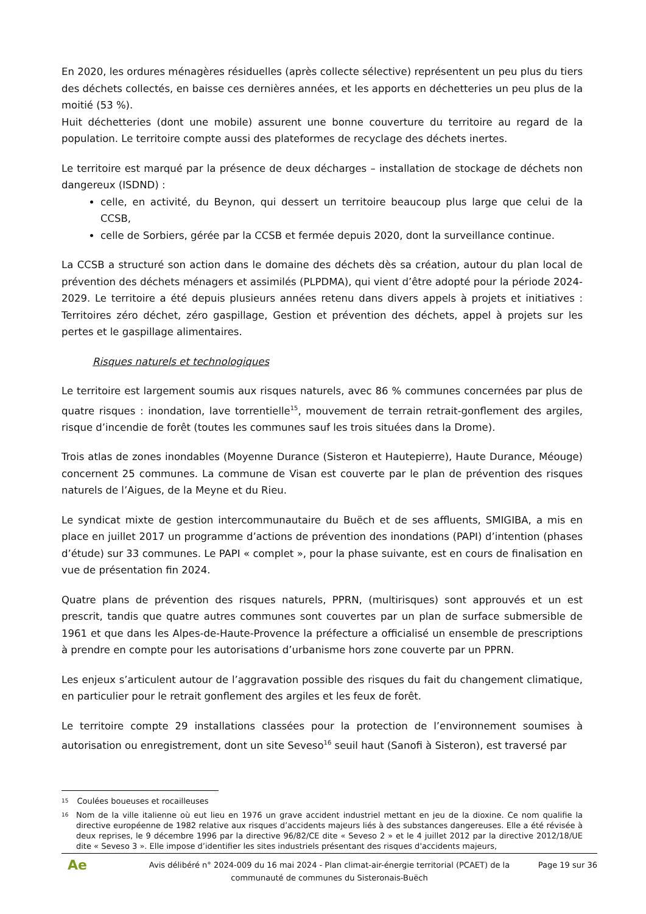En 2020, les ordures ménagères résiduelles (après collecte sélective) représentent un peu plus du tiers des déchets collectés, en baisse ces dernières années, et les apports en déchetteries un peu plus de la moitié (53 %).
Huit déchetteries (dont une mobile) assurent une bonne couverture du territoire au regard de la population. Le territoire compte aussi des plateformes de recyclage des déchets inertes.
Le territoire est marqué par la présence de deux décharges – installation de stockage de déchets non dangereux (ISDND) :
celle, en activité, du Beynon, qui dessert un territoire beaucoup plus large que celui de la CCSB,
celle de Sorbiers, gérée par la CCSB et fermée depuis 2020, dont la surveillance continue.
La CCSB a structuré son action dans le domaine des déchets dès sa création, autour du plan local de prévention des déchets ménagers et assimilés (PLPDMA), qui vient d’être adopté pour la période 2024-2029. Le territoire a été depuis plusieurs années retenu dans divers appels à projets et initiatives : Territoires zéro déchet, zéro gaspillage, Gestion et prévention des déchets, appel à projets sur les pertes et le gaspillage alimentaires.
Risques naturels et technologiques
Le territoire est largement soumis aux risques naturels, avec 86 % communes concernées par plus de quatre risques : inondation, lave torrentielle<sup>15</sup>, mouvement de terrain retrait-gonflement des argiles, risque d’incendie de forêt (toutes les communes sauf les trois situées dans la Drome).
Trois atlas de zones inondables (Moyenne Durance (Sisteron et Hautepierre), Haute Durance, Méouge) concernent 25 communes. La commune de Visan est couverte par le plan de prévention des risques naturels de l’Aigues, de la Meyne et du Rieu.
Le syndicat mixte de gestion intercommunautaire du Buëch et de ses affluents, SMIGIBA, a mis en place en juillet 2017 un programme d’actions de prévention des inondations (PAPI) d’intention (phases d’étude) sur 33 communes. Le PAPI « complet », pour la phase suivante, est en cours de finalisation en vue de présentation fin 2024.
Quatre plans de prévention des risques naturels, PPRN, (multirisques) sont approuvés et un est prescrit, tandis que quatre autres communes sont couvertes par un plan de surface submersible de 1961 et que dans les Alpes-de-Haute-Provence la préfecture a officialisé un ensemble de prescriptions à prendre en compte pour les autorisations d’urbanisme hors zone couverte par un PPRN.
Les enjeux s’articulent autour de l’aggravation possible des risques du fait du changement climatique, en particulier pour le retrait gonflement des argiles et les feux de forêt.
Le territoire compte 29 installations classées pour la protection de l’environnement soumises à autorisation ou enregistrement, dont un site Seveso<sup>16</sup> seuil haut (Sanofi à Sisteron), est traversé par
15 Coulées boueuses et rocailleuses
16 Nom de la ville italienne où eut lieu en 1976 un grave accident industriel mettant en jeu de la dioxine. Ce nom qualifie la directive européenne de 1982 relative aux risques d’accidents majeurs liés à des substances dangereuses. Elle a été révisée à deux reprises, le 9 décembre 1996 par la directive 96/82/CE dite « Seveso 2 » et le 4 juillet 2012 par la directive 2012/18/UE dite « Seveso 3 ». Elle impose d’identifier les sites industriels présentant des risques d'accidents majeurs,
Ae
Avis délibéré n° 2024-009 du 16 mai 2024 - Plan climat-air-énergie territorial (PCAET) de la communauté de communes du Sisteronais-Buëch
Page 19 sur 36